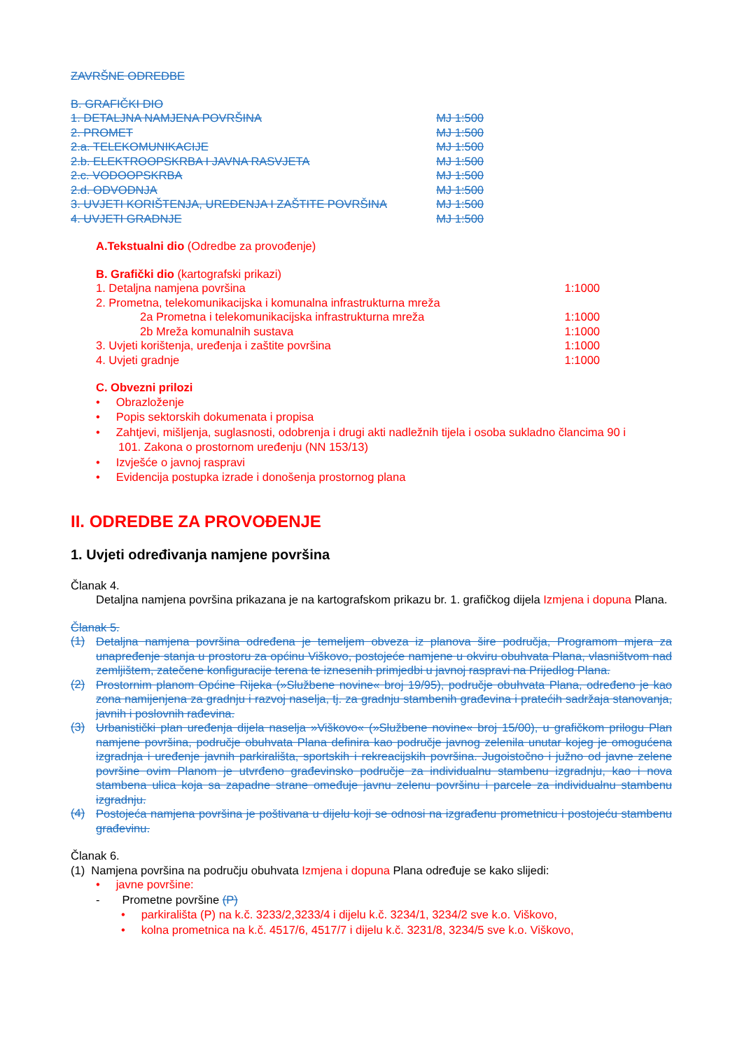ZAVRŠNE ODREDBE
B. GRAFIČKI DIO
1. DETALJNA NAMJENA POVRŠINA MJ 1:500
2. PROMET MJ 1:500
2.a. TELEKOMUNIKACIJE MJ 1:500
2.b. ELEKTROOPSKRBA I JAVNA RASVJETA MJ 1:500
2.c. VODOOPSKRBA MJ 1:500
2.d. ODVODNJA MJ 1:500
3. UVJETI KORIŠTENJA, UREĐENJA I ZAŠTITE POVRŠINA MJ 1:500
4. UVJETI GRADNJE MJ 1:500
A.Tekstualni dio (Odredbe za provođenje)
B. Grafički dio (kartografski prikazi)
1. Detaljna namjena površina 1:1000
2. Prometna, telekomunikacijska i komunalna infrastrukturna mreža
2a Prometna i telekomunikacijska infrastrukturna mreža 1:1000
2b Mreža komunalnih sustava 1:1000
3. Uvjeti korištenja, uređenja i zaštite površina 1:1000
4. Uvjeti gradnje 1:1000
C. Obvezni prilozi
• Obrazloženje
• Popis sektorskih dokumenata i propisa
• Zahtjevi, mišljenja, suglasnosti, odobrenja i drugi akti nadležnih tijela i osoba sukladno člancima 90 i
101. Zakona o prostornom uređenju (NN 153/13)
• Izvješće o javnoj raspravi
• Evidencija postupka izrade i donošenja prostornog plana
II. ODREDBE ZA PROVOĐENJE
1. Uvjeti određivanja namjene površina
Članak 4.
Detaljna namjena površina prikazana je na kartografskom prikazu br. 1. grafičkog dijela Izmjena i dopuna Plana.
Članak 5.
(1)
Detaljna namjena površina određena je temeljem obveza iz planova šire područja, Programom mjera za unapređenje stanja u prostoru za općinu Viškovo, postojeće namjene u okviru obuhvata Plana, vlasništvom nad zemljištem, zatečene konfiguracije terena te iznesenih primjedbi u javnoj raspravi na Prijedlog Plana.
(2)
Prostornim planom Općine Rijeka (»Službene novine« broj 19/95), područje obuhvata Plana, određeno je kao zona namijenjena za gradnju i razvoj naselja, tj. za gradnju stambenih građevina i pratećih sadržaja stanovanja, javnih i poslovnih rađevina.
(3)
Urbanistički plan uređenja dijela naselja »Viškovo« (»Službene novine« broj 15/00), u grafičkom prilogu Plan namjene površina, područje obuhvata Plana definira kao područje javnog zelenila unutar kojeg je omogućena izgradnja i uređenje javnih parkirališta, sportskih i rekreacijskih površina. Jugoistočno i južno od javne zelene površine ovim Planom je utvrđeno građevinsko područje za individualnu stambenu izgradnju, kao i nova stambena ulica koja sa zapadne strane omeđuje javnu zelenu površinu i parcele za individualnu stambenu izgradnju.
(4)
Postojeća namjena površina je poštivana u dijelu koji se odnosi na izgrađenu prometnicu i postojeću stambenu građevinu.
Članak 6.
(1) Namjena površina na području obuhvata Izmjena i dopuna Plana određuje se kako slijedi:
• javne površine:
- Prometne površine (P)
• parkirališta (P) na k.č. 3233/2,3233/4 i dijelu k.č. 3234/1, 3234/2 sve k.o. Viškovo,
• kolna prometnica na k.č. 4517/6, 4517/7 i dijelu k.č. 3231/8, 3234/5 sve k.o. Viškovo,